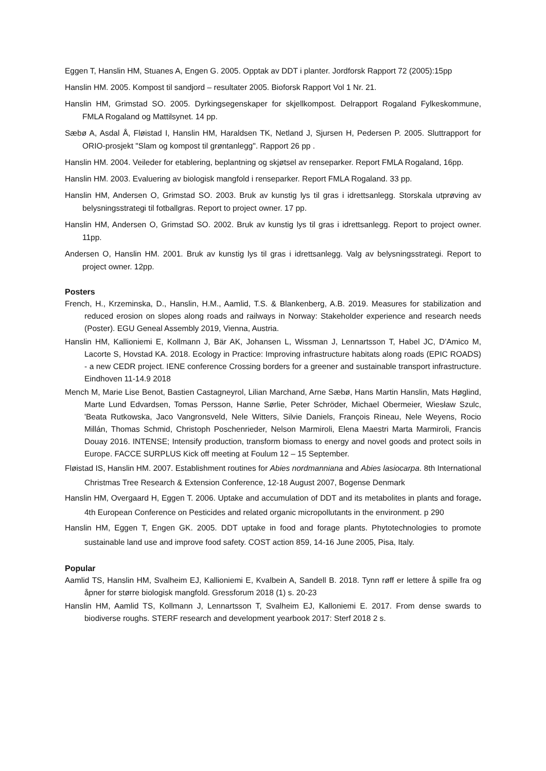Eggen T, Hanslin HM, Stuanes A, Engen G. 2005. Opptak av DDT i planter. Jordforsk Rapport 72 (2005):15pp
Hanslin HM. 2005. Kompost til sandjord – resultater 2005. Bioforsk Rapport Vol 1 Nr. 21.
Hanslin HM, Grimstad SO. 2005. Dyrkingsegenskaper for skjellkompost. Delrapport Rogaland Fylkeskommune, FMLA Rogaland og Mattilsynet. 14 pp.
Sæbø A, Asdal Å, Fløistad I, Hanslin HM, Haraldsen TK, Netland J, Sjursen H, Pedersen P. 2005. Sluttrapport for ORIO-prosjekt "Slam og kompost til grøntanlegg". Rapport 26 pp .
Hanslin HM. 2004. Veileder for etablering, beplantning og skjøtsel av renseparker. Report FMLA Rogaland, 16pp.
Hanslin HM. 2003. Evaluering av biologisk mangfold i renseparker. Report FMLA Rogaland. 33 pp.
Hanslin HM, Andersen O, Grimstad SO. 2003. Bruk av kunstig lys til gras i idrettsanlegg. Storskala utprøving av belysningsstrategi til fotballgras. Report to project owner. 17 pp.
Hanslin HM, Andersen O, Grimstad SO. 2002. Bruk av kunstig lys til gras i idrettsanlegg. Report to project owner. 11pp.
Andersen O, Hanslin HM. 2001. Bruk av kunstig lys til gras i idrettsanlegg. Valg av belysningsstrategi. Report to project owner. 12pp.
Posters
French, H., Krzeminska, D., Hanslin, H.M., Aamlid, T.S. & Blankenberg, A.B. 2019. Measures for stabilization and reduced erosion on slopes along roads and railways in Norway: Stakeholder experience and research needs (Poster). EGU Geneal Assembly 2019, Vienna, Austria.
Hanslin HM, Kallioniemi E, Kollmann J, Bär AK, Johansen L, Wissman J, Lennartsson T, Habel JC, D'Amico M, Lacorte S, Hovstad KA. 2018. Ecology in Practice: Improving infrastructure habitats along roads (EPIC ROADS) - a new CEDR project. IENE conference Crossing borders for a greener and sustainable transport infrastructure. Eindhoven 11-14.9 2018
Mench M, Marie Lise Benot, Bastien Castagneyrol, Lilian Marchand, Arne Sæbø, Hans Martin Hanslin, Mats Høglind, Marte Lund Edvardsen, Tomas Persson, Hanne Sørlie, Peter Schröder, Michael Obermeier, Wiesław Szulc, 'Beata Rutkowska, Jaco Vangronsveld, Nele Witters, Silvie Daniels, François Rineau, Nele Weyens, Rocio Millán, Thomas Schmid, Christoph Poschenrieder, Nelson Marmiroli, Elena Maestri Marta Marmiroli, Francis Douay 2016. INTENSE; Intensify production, transform biomass to energy and novel goods and protect soils in Europe. FACCE SURPLUS Kick off meeting at Foulum 12 – 15 September.
Fløistad IS, Hanslin HM. 2007. Establishment routines for Abies nordmanniana and Abies lasiocarpa. 8th International Christmas Tree Research & Extension Conference, 12-18 August 2007, Bogense Denmark
Hanslin HM, Overgaard H, Eggen T. 2006. Uptake and accumulation of DDT and its metabolites in plants and forage. 4th European Conference on Pesticides and related organic micropollutants in the environment. p 290
Hanslin HM, Eggen T, Engen GK. 2005. DDT uptake in food and forage plants. Phytotechnologies to promote sustainable land use and improve food safety. COST action 859, 14-16 June 2005, Pisa, Italy.
Popular
Aamlid TS, Hanslin HM, Svalheim EJ, Kallioniemi E, Kvalbein A, Sandell B. 2018. Tynn røff er lettere å spille fra og åpner for større biologisk mangfold. Gressforum 2018 (1) s. 20-23
Hanslin HM, Aamlid TS, Kollmann J, Lennartsson T, Svalheim EJ, Kalloniemi E. 2017. From dense swards to biodiverse roughs. STERF research and development yearbook 2017: Sterf 2018 2 s.